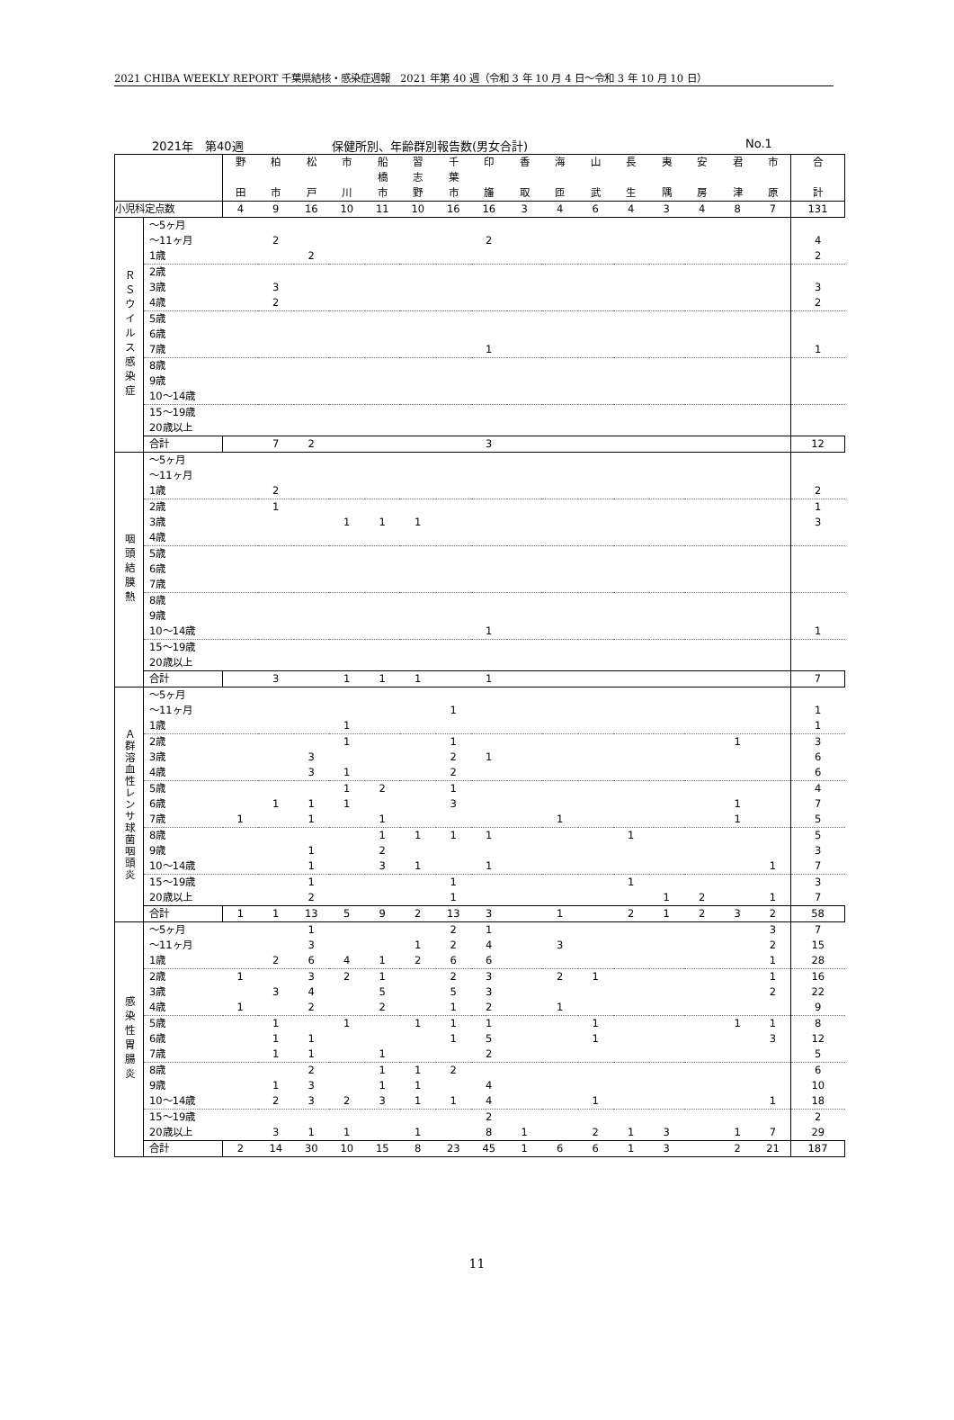2021 CHIBA WEEKLY REPORT 千葉県結核・感染症週報　2021 年第 40 週（令和 3 年 10 月 4 日～令和 3 年 10 月 10 日）
2021年　第40週 保健所別、年齢群別報告数(男女合計) No.1
| | | 野 田 | 柏 市 | 松 戸 | 市 川 | 船 橋 市 | 習 志 野 | 千 葉 市 | 印 旛 | 香 取 | 海 匝 | 山 武 | 長 生 | 夷 隅 | 安 房 | 君 津 | 市 原 | 合 計 |
| --- | --- | --- | --- | --- | --- | --- | --- | --- | --- | --- | --- | --- | --- | --- | --- | --- | --- | --- |
| 小児科定点数 | | 4 | 9 | 16 | 10 | 11 | 10 | 16 | 16 | 3 | 4 | 6 | 4 | 3 | 4 | 8 | 7 | 131 |
| ＲＳウイルス感染症 | ～5ヶ月 | | | | | | | | | | | | | | | | | |
| | ～11ヶ月 | | 2 | | | | | | 2 | | | | | | | | | 4 |
| | 1歳 | | | 2 | | | | | | | | | | | | | | 2 |
| | 2歳 | | | | | | | | | | | | | | | | | |
| | 3歳 | | 3 | | | | | | | | | | | | | | | 3 |
| | 4歳 | | 2 | | | | | | | | | | | | | | | 2 |
| | 5歳 | | | | | | | | | | | | | | | | | |
| | 6歳 | | | | | | | | | | | | | | | | | |
| | 7歳 | | | | | | | | 1 | | | | | | | | | 1 |
| | 8歳 | | | | | | | | | | | | | | | | | |
| | 9歳 | | | | | | | | | | | | | | | | | |
| | 10～14歳 | | | | | | | | | | | | | | | | | |
| | 15～19歳 | | | | | | | | | | | | | | | | | |
| | 20歳以上 | | | | | | | | | | | | | | | | | |
| | 合計 | | 7 | 2 | | | | | 3 | | | | | | | | | 12 |
| 咽頭結膜熱 | ～5ヶ月 | | | | | | | | | | | | | | | | | |
| | ～11ヶ月 | | | | | | | | | | | | | | | | | |
| | 1歳 | | 2 | | | | | | | | | | | | | | | 2 |
| | 2歳 | | 1 | | | | | | | | | | | | | | | 1 |
| | 3歳 | | | | 1 | 1 | 1 | | | | | | | | | | | 3 |
| | 4歳 | | | | | | | | | | | | | | | | | |
| | 5歳 | | | | | | | | | | | | | | | | | |
| | 6歳 | | | | | | | | | | | | | | | | | |
| | 7歳 | | | | | | | | | | | | | | | | | |
| | 8歳 | | | | | | | | | | | | | | | | | |
| | 9歳 | | | | | | | | | | | | | | | | | |
| | 10～14歳 | | | | | | | | 1 | | | | | | | | | 1 |
| | 15～19歳 | | | | | | | | | | | | | | | | | |
| | 20歳以上 | | | | | | | | | | | | | | | | | |
| | 合計 | | 3 | | 1 | 1 | 1 | | 1 | | | | | | | | | 7 |
| Ａ群溶血性レンサ球菌咽頭炎 | ～5ヶ月 | | | | | | | | | | | | | | | | | |
| | ～11ヶ月 | | | | | | | 1 | | | | | | | | | | 1 |
| | 1歳 | | | | 1 | | | | | | | | | | | | | 1 |
| | 2歳 | | | | 1 | | | 1 | | | | | | | | 1 | | 3 |
| | 3歳 | | | 3 | | | | 2 | 1 | | | | | | | | | 6 |
| | 4歳 | | | 3 | 1 | | | 2 | | | | | | | | | | 6 |
| | 5歳 | | | | 1 | 2 | | 1 | | | | | | | | | | 4 |
| | 6歳 | | 1 | 1 | 1 | | | 3 | | | | | | | | 1 | | 7 |
| | 7歳 | 1 | | 1 | | 1 | | | | | 1 | | | | | 1 | | 5 |
| | 8歳 | | | | | 1 | 1 | 1 | 1 | | | | 1 | | | | | 5 |
| | 9歳 | | | 1 | | 2 | | | | | | | | | | | | 3 |
| | 10～14歳 | | | 1 | | 3 | 1 | | 1 | | | | | | | | 1 | 7 |
| | 15～19歳 | | | 1 | | | | 1 | | | | | 1 | | | | | 3 |
| | 20歳以上 | | | 2 | | | | 1 | | | | | | 1 | 2 | | 1 | 7 |
| | 合計 | 1 | 1 | 13 | 5 | 9 | 2 | 13 | 3 | | 1 | | 2 | 1 | 2 | 3 | 2 | 58 |
| 感染性胃腸炎 | ～5ヶ月 | | | 1 | | | | 2 | 1 | | | | | | | | 3 | 7 |
| | ～11ヶ月 | | | 3 | | | 1 | 2 | 4 | | 3 | | | | | | 2 | 15 |
| | 1歳 | | 2 | 6 | 4 | 1 | 2 | 6 | 6 | | | | | | | | 1 | 28 |
| | 2歳 | 1 | | 3 | 2 | 1 | | 2 | 3 | | 2 | 1 | | | | | 1 | 16 |
| | 3歳 | | 3 | 4 | | 5 | | 5 | 3 | | | | | | | | 2 | 22 |
| | 4歳 | 1 | | 2 | | 2 | | 1 | 2 | | 1 | | | | | | | 9 |
| | 5歳 | | 1 | | 1 | | 1 | 1 | 1 | | | 1 | | | | 1 | 1 | 8 |
| | 6歳 | | 1 | 1 | | | | 1 | 5 | | | 1 | | | | | 3 | 12 |
| | 7歳 | | 1 | 1 | | 1 | | | 2 | | | | | | | | | 5 |
| | 8歳 | | | 2 | | 1 | 1 | 2 | | | | | | | | | | 6 |
| | 9歳 | | 1 | 3 | | 1 | 1 | | 4 | | | | | | | | | 10 |
| | 10～14歳 | | 2 | 3 | 2 | 3 | 1 | 1 | 4 | | | 1 | | | | | 1 | 18 |
| | 15～19歳 | | | | | | | | 2 | | | | | | | | | 2 |
| | 20歳以上 | | 3 | 1 | 1 | | 1 | | 8 | 1 | | 2 | 1 | 3 | | 1 | 7 | 29 |
| | 合計 | 2 | 14 | 30 | 10 | 15 | 8 | 23 | 45 | 1 | 6 | 6 | 1 | 3 | | 2 | 21 | 187 |
11